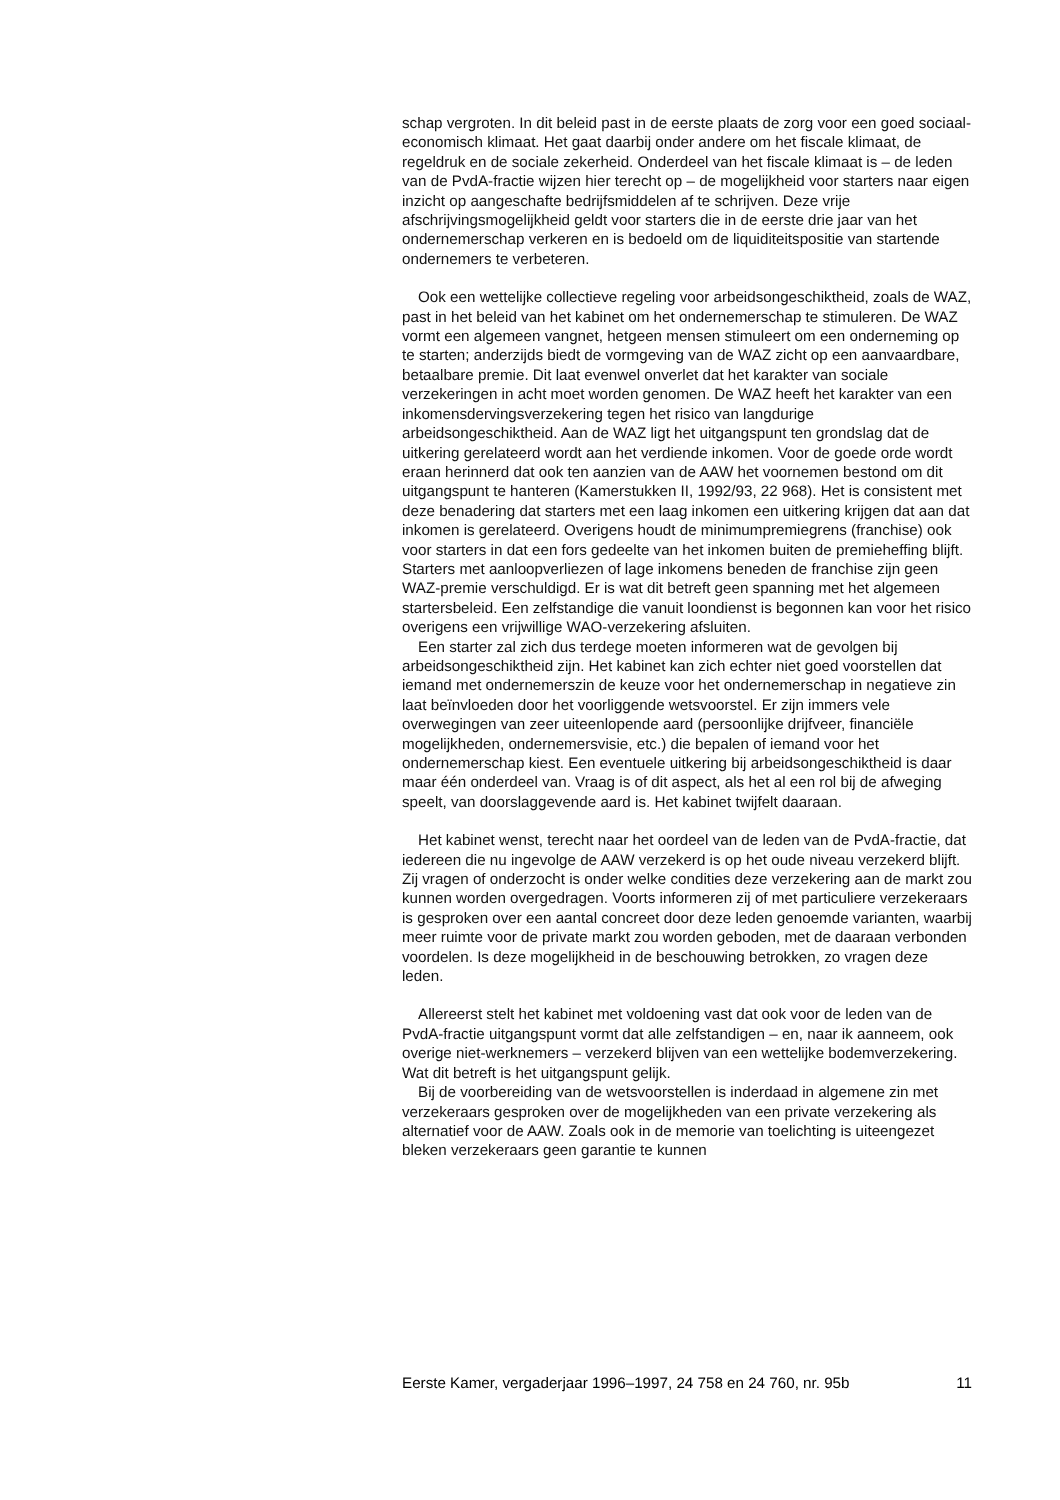schap vergroten. In dit beleid past in de eerste plaats de zorg voor een goed sociaal-economisch klimaat. Het gaat daarbij onder andere om het fiscale klimaat, de regeldruk en de sociale zekerheid. Onderdeel van het fiscale klimaat is – de leden van de PvdA-fractie wijzen hier terecht op – de mogelijkheid voor starters naar eigen inzicht op aangeschafte bedrijfsmiddelen af te schrijven. Deze vrije afschrijvingsmogelijkheid geldt voor starters die in de eerste drie jaar van het ondernemerschap verkeren en is bedoeld om de liquiditeitspositie van startende ondernemers te verbeteren.
Ook een wettelijke collectieve regeling voor arbeidsongeschiktheid, zoals de WAZ, past in het beleid van het kabinet om het ondernemerschap te stimuleren. De WAZ vormt een algemeen vangnet, hetgeen mensen stimuleert om een onderneming op te starten; anderzijds biedt de vormgeving van de WAZ zicht op een aanvaardbare, betaalbare premie. Dit laat evenwel onverlet dat het karakter van sociale verzekeringen in acht moet worden genomen. De WAZ heeft het karakter van een inkomensdervingsverzekering tegen het risico van langdurige arbeidsongeschiktheid. Aan de WAZ ligt het uitgangspunt ten grondslag dat de uitkering gerelateerd wordt aan het verdiende inkomen. Voor de goede orde wordt eraan herinnerd dat ook ten aanzien van de AAW het voornemen bestond om dit uitgangspunt te hanteren (Kamerstukken II, 1992/93, 22 968). Het is consistent met deze benadering dat starters met een laag inkomen een uitkering krijgen dat aan dat inkomen is gerelateerd. Overigens houdt de minimumpremiegrens (franchise) ook voor starters in dat een fors gedeelte van het inkomen buiten de premieheffing blijft. Starters met aanloopverliezen of lage inkomens beneden de franchise zijn geen WAZ-premie verschuldigd. Er is wat dit betreft geen spanning met het algemeen startersbeleid. Een zelfstandige die vanuit loondienst is begonnen kan voor het risico overigens een vrijwillige WAO-verzekering afsluiten.
Een starter zal zich dus terdege moeten informeren wat de gevolgen bij arbeidsongeschiktheid zijn. Het kabinet kan zich echter niet goed voorstellen dat iemand met ondernemerszin de keuze voor het ondernemerschap in negatieve zin laat beïnvloeden door het voorliggende wetsvoorstel. Er zijn immers vele overwegingen van zeer uiteenlopende aard (persoonlijke drijfveer, financiële mogelijkheden, ondernemersvisie, etc.) die bepalen of iemand voor het ondernemerschap kiest. Een eventuele uitkering bij arbeidsongeschiktheid is daar maar één onderdeel van. Vraag is of dit aspect, als het al een rol bij de afweging speelt, van doorslaggevende aard is. Het kabinet twijfelt daaraan.
Het kabinet wenst, terecht naar het oordeel van de leden van de PvdA-fractie, dat iedereen die nu ingevolge de AAW verzekerd is op het oude niveau verzekerd blijft. Zij vragen of onderzocht is onder welke condities deze verzekering aan de markt zou kunnen worden overgedragen. Voorts informeren zij of met particuliere verzekeraars is gesproken over een aantal concreet door deze leden genoemde varianten, waarbij meer ruimte voor de private markt zou worden geboden, met de daaraan verbonden voordelen. Is deze mogelijkheid in de beschouwing betrokken, zo vragen deze leden.
Allereerst stelt het kabinet met voldoening vast dat ook voor de leden van de PvdA-fractie uitgangspunt vormt dat alle zelfstandigen – en, naar ik aanneem, ook overige niet-werknemers – verzekerd blijven van een wettelijke bodemverzekering. Wat dit betreft is het uitgangspunt gelijk.
Bij de voorbereiding van de wetsvoorstellen is inderdaad in algemene zin met verzekeraars gesproken over de mogelijkheden van een private verzekering als alternatief voor de AAW. Zoals ook in de memorie van toelichting is uiteengezet bleken verzekeraars geen garantie te kunnen
Eerste Kamer, vergaderjaar 1996–1997, 24 758 en 24 760, nr. 95b 11